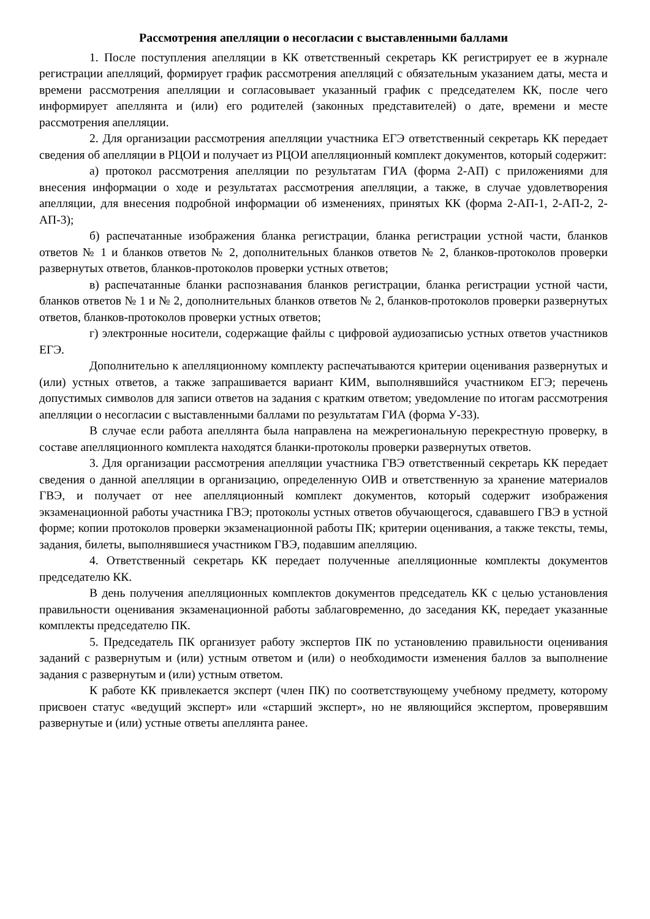Рассмотрения апелляции о несогласии с выставленными баллами
1. После поступления апелляции в КК ответственный секретарь КК регистрирует ее в журнале регистрации апелляций, формирует график рассмотрения апелляций с обязательным указанием даты, места и времени рассмотрения апелляции и согласовывает указанный график с председателем КК, после чего информирует апеллянта и (или) его родителей (законных представителей) о дате, времени и месте рассмотрения апелляции.
2. Для организации рассмотрения апелляции участника ЕГЭ ответственный секретарь КК передает сведения об апелляции в РЦОИ и получает из РЦОИ апелляционный комплект документов, который содержит:
а) протокол рассмотрения апелляции по результатам ГИА (форма 2-АП) с приложениями для внесения информации о ходе и результатах рассмотрения апелляции, а также, в случае удовлетворения апелляции, для внесения подробной информации об изменениях, принятых КК (форма 2-АП-1, 2-АП-2, 2-АП-3);
б) распечатанные изображения бланка регистрации, бланка регистрации устной части, бланков ответов № 1 и бланков ответов № 2, дополнительных бланков ответов № 2, бланков-протоколов проверки развернутых ответов, бланков-протоколов проверки устных ответов;
в) распечатанные бланки распознавания бланков регистрации, бланка регистрации устной части, бланков ответов № 1 и № 2, дополнительных бланков ответов № 2, бланков-протоколов проверки развернутых ответов, бланков-протоколов проверки устных ответов;
г) электронные носители, содержащие файлы с цифровой аудиозаписью устных ответов участников ЕГЭ.
Дополнительно к апелляционному комплекту распечатываются критерии оценивания развернутых и (или) устных ответов, а также запрашивается вариант КИМ, выполнявшийся участником ЕГЭ; перечень допустимых символов для записи ответов на задания с кратким ответом; уведомление по итогам рассмотрения апелляции о несогласии с выставленными баллами по результатам ГИА (форма У-33).
В случае если работа апеллянта была направлена на межрегиональную перекрестную проверку, в составе апелляционного комплекта находятся бланки-протоколы проверки развернутых ответов.
3. Для организации рассмотрения апелляции участника ГВЭ ответственный секретарь КК передает сведения о данной апелляции в организацию, определенную ОИВ и ответственную за хранение материалов ГВЭ, и получает от нее апелляционный комплект документов, который содержит изображения экзаменационной работы участника ГВЭ; протоколы устных ответов обучающегося, сдававшего ГВЭ в устной форме; копии протоколов проверки экзаменационной работы ПК; критерии оценивания, а также тексты, темы, задания, билеты, выполнявшиеся участником ГВЭ, подавшим апелляцию.
4. Ответственный секретарь КК передает полученные апелляционные комплекты документов председателю КК.
В день получения апелляционных комплектов документов председатель КК с целью установления правильности оценивания экзаменационной работы заблаговременно, до заседания КК, передает указанные комплекты председателю ПК.
5. Председатель ПК организует работу экспертов ПК по установлению правильности оценивания заданий с развернутым и (или) устным ответом и (или) о необходимости изменения баллов за выполнение задания с развернутым и (или) устным ответом.
К работе КК привлекается эксперт (член ПК) по соответствующему учебному предмету, которому присвоен статус «ведущий эксперт» или «старший эксперт», но не являющийся экспертом, проверявшим развернутые и (или) устные ответы апеллянта ранее.